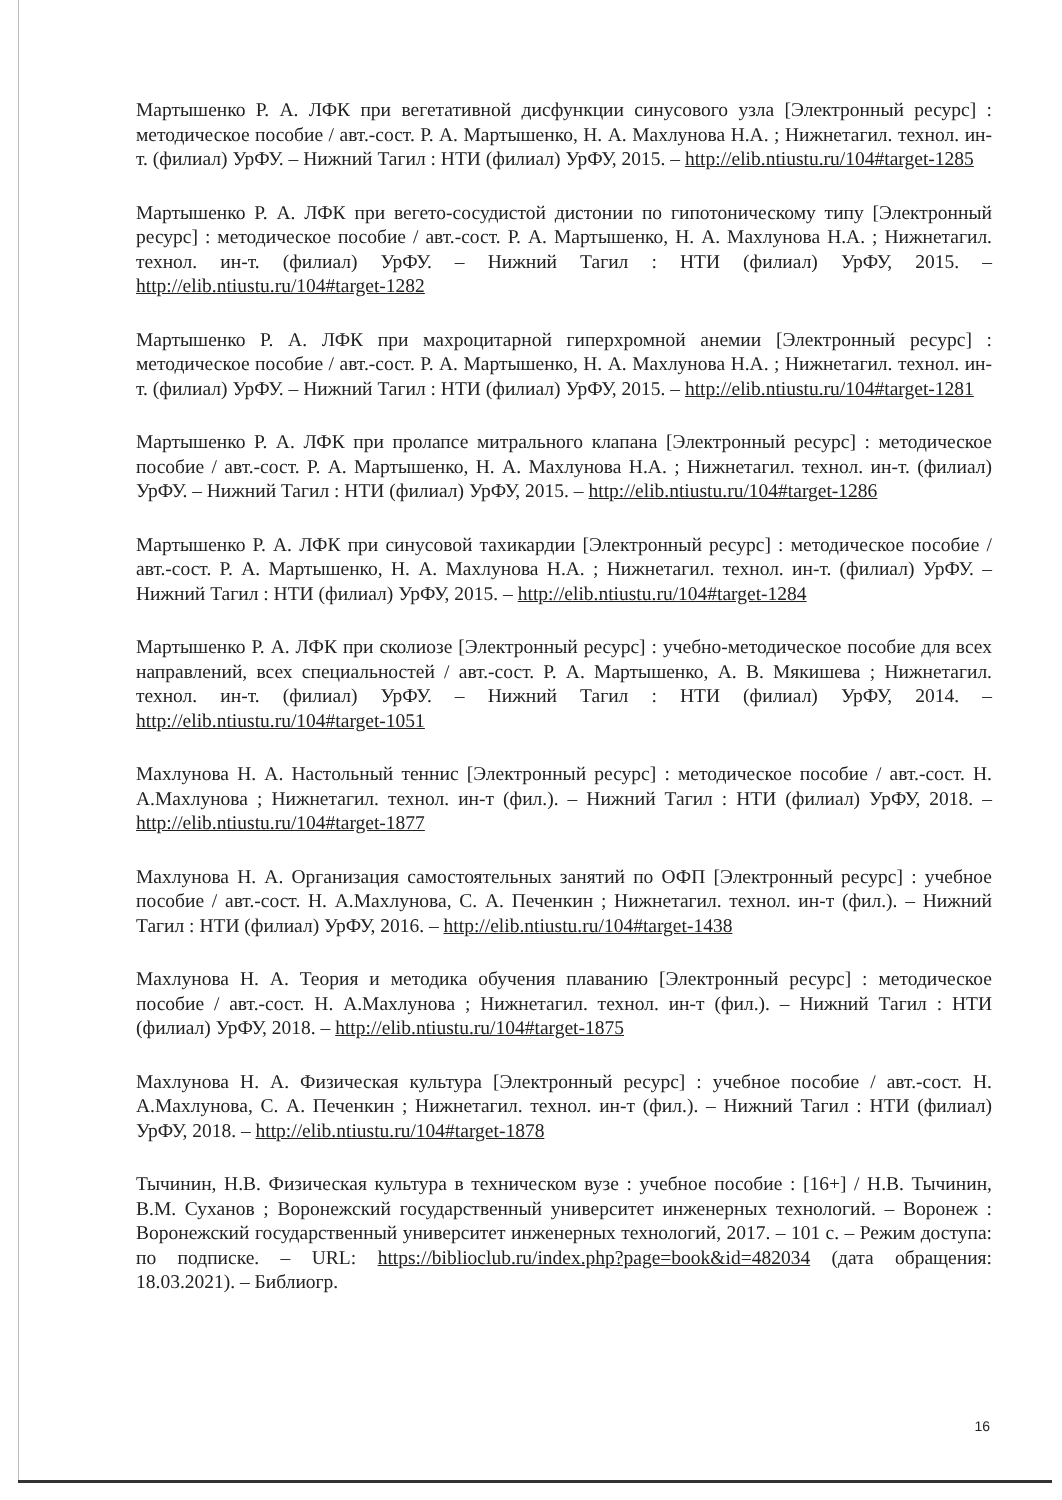Мартышенко Р. А. ЛФК при вегетативной дисфункции синусового узла [Электронный ресурс] : методическое пособие / авт.-сост. Р. А. Мартышенко, Н. А. Махлунова Н.А. ; Нижнетагил. технол. ин-т. (филиал) УрФУ. – Нижний Тагил : НТИ (филиал) УрФУ, 2015. – http://elib.ntiustu.ru/104#target-1285
Мартышенко Р. А. ЛФК при вегето-сосудистой дистонии по гипотоническому типу [Электронный ресурс] : методическое пособие / авт.-сост. Р. А. Мартышенко, Н. А. Махлунова Н.А. ; Нижнетагил. технол. ин-т. (филиал) УрФУ. – Нижний Тагил : НТИ (филиал) УрФУ, 2015. – http://elib.ntiustu.ru/104#target-1282
Мартышенко Р. А. ЛФК при махроцитарной гиперхромной анемии [Электронный ресурс] : методическое пособие / авт.-сост. Р. А. Мартышенко, Н. А. Махлунова Н.А. ; Нижнетагил. технол. ин-т. (филиал) УрФУ. – Нижний Тагил : НТИ (филиал) УрФУ, 2015. – http://elib.ntiustu.ru/104#target-1281
Мартышенко Р. А. ЛФК при пролапсе митрального клапана [Электронный ресурс] : методическое пособие / авт.-сост. Р. А. Мартышенко, Н. А. Махлунова Н.А. ; Нижнетагил. технол. ин-т. (филиал) УрФУ. – Нижний Тагил : НТИ (филиал) УрФУ, 2015. – http://elib.ntiustu.ru/104#target-1286
Мартышенко Р. А. ЛФК при синусовой тахикардии [Электронный ресурс] : методическое пособие / авт.-сост. Р. А. Мартышенко, Н. А. Махлунова Н.А. ; Нижнетагил. технол. ин-т. (филиал) УрФУ. – Нижний Тагил : НТИ (филиал) УрФУ, 2015. – http://elib.ntiustu.ru/104#target-1284
Мартышенко Р. А. ЛФК при сколиозе [Электронный ресурс] : учебно-методическое пособие для всех направлений, всех специальностей / авт.-сост. Р. А. Мартышенко, А. В. Мякишева ; Нижнетагил. технол. ин-т. (филиал) УрФУ. – Нижний Тагил : НТИ (филиал) УрФУ, 2014. – http://elib.ntiustu.ru/104#target-1051
Махлунова Н. А. Настольный теннис [Электронный ресурс] : методическое пособие / авт.-сост. Н. А.Махлунова ; Нижнетагил. технол. ин-т (фил.). – Нижний Тагил : НТИ (филиал) УрФУ, 2018. – http://elib.ntiustu.ru/104#target-1877
Махлунова Н. А. Организация самостоятельных занятий по ОФП [Электронный ресурс] : учебное пособие / авт.-сост. Н. А.Махлунова, С. А. Печенкин ; Нижнетагил. технол. ин-т (фил.). – Нижний Тагил : НТИ (филиал) УрФУ, 2016. – http://elib.ntiustu.ru/104#target-1438
Махлунова Н. А. Теория и методика обучения плаванию [Электронный ресурс] : методическое пособие / авт.-сост. Н. А.Махлунова ; Нижнетагил. технол. ин-т (фил.). – Нижний Тагил : НТИ (филиал) УрФУ, 2018. – http://elib.ntiustu.ru/104#target-1875
Махлунова Н. А. Физическая культура [Электронный ресурс] : учебное пособие / авт.-сост. Н. А.Махлунова, С. А. Печенкин ; Нижнетагил. технол. ин-т (фил.). – Нижний Тагил : НТИ (филиал) УрФУ, 2018. – http://elib.ntiustu.ru/104#target-1878
Тычинин, Н.В. Физическая культура в техническом вузе : учебное пособие : [16+] / Н.В. Тычинин, В.М. Суханов ; Воронежский государственный университет инженерных технологий. – Воронеж : Воронежский государственный университет инженерных технологий, 2017. – 101 с. – Режим доступа: по подписке. – URL: https://biblioclub.ru/index.php?page=book&id=482034 (дата обращения: 18.03.2021). – Библиогр.
16